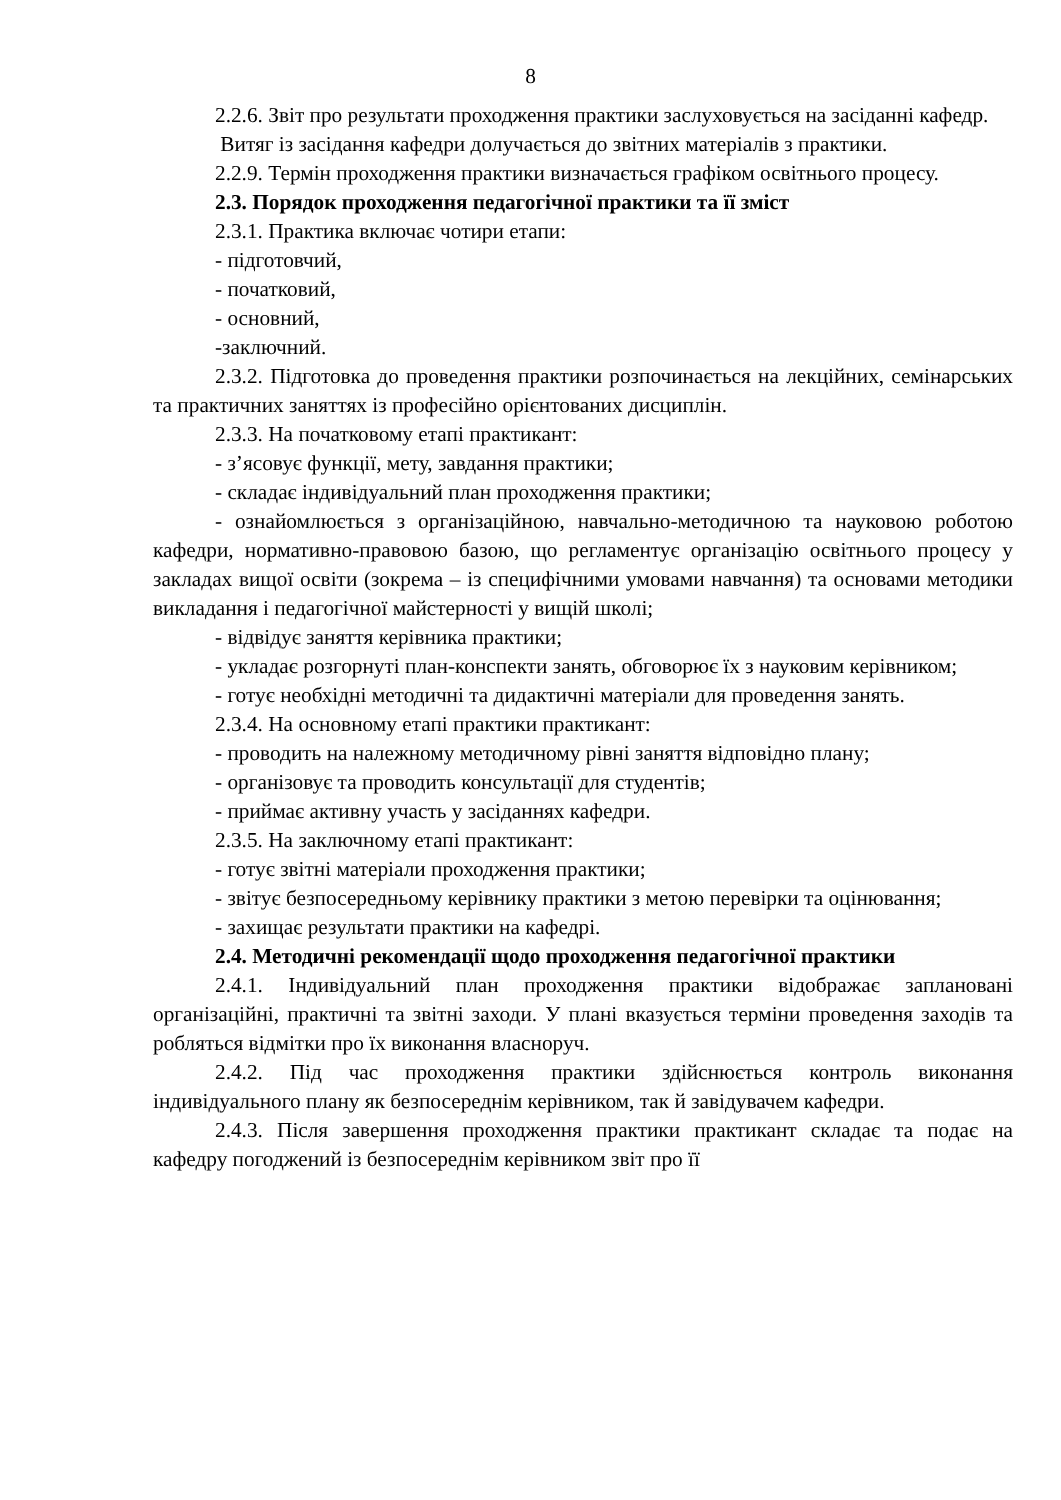8
2.2.6. Звіт про результати проходження практики заслуховується на засіданні кафедр.
Витяг із засідання кафедри долучається до звітних матеріалів з практики.
2.2.9. Термін проходження практики визначається графіком освітнього процесу.
2.3. Порядок проходження педагогічної практики та її зміст
2.3.1. Практика включає чотири етапи:
- підготовчий,
- початковий,
- основний,
-заключний.
2.3.2. Підготовка до проведення практики розпочинається на лекційних, семінарських та практичних заняттях із професійно орієнтованих дисциплін.
2.3.3. На початковому етапі практикант:
- з’ясовує функції, мету, завдання практики;
- складає індивідуальний план проходження практики;
- ознайомлюється з організаційною, навчально-методичною та науковою роботою кафедри, нормативно-правовою базою, що регламентує організацію освітнього процесу у закладах вищої освіти (зокрема – із специфічними умовами навчання) та основами методики викладання і педагогічної майстерності у вищій школі;
- відвідує заняття керівника практики;
- укладає розгорнуті план-конспекти занять, обговорює їх з науковим керівником;
- готує необхідні методичні та дидактичні матеріали для проведення занять.
2.3.4. На основному етапі практики практикант:
- проводить на належному методичному рівні заняття відповідно плану;
- організовує та проводить консультації для студентів;
- приймає активну участь у засіданнях кафедри.
2.3.5. На заключному етапі практикант:
- готує звітні матеріали проходження практики;
- звітує безпосередньому керівнику практики з метою перевірки та оцінювання;
- захищає результати практики на кафедрі.
2.4. Методичні рекомендації щодо проходження педагогічної практики
2.4.1. Індивідуальний план проходження практики відображає заплановані організаційні, практичні та звітні заходи. У плані вказується терміни проведення заходів та робляться відмітки про їх виконання власноруч.
2.4.2. Під час проходження практики здійснюється контроль виконання індивідуального плану як безпосереднім керівником, так й завідувачем кафедри.
2.4.3. Після завершення проходження практики практикант складає та подає на кафедру погоджений із безпосереднім керівником звіт про її